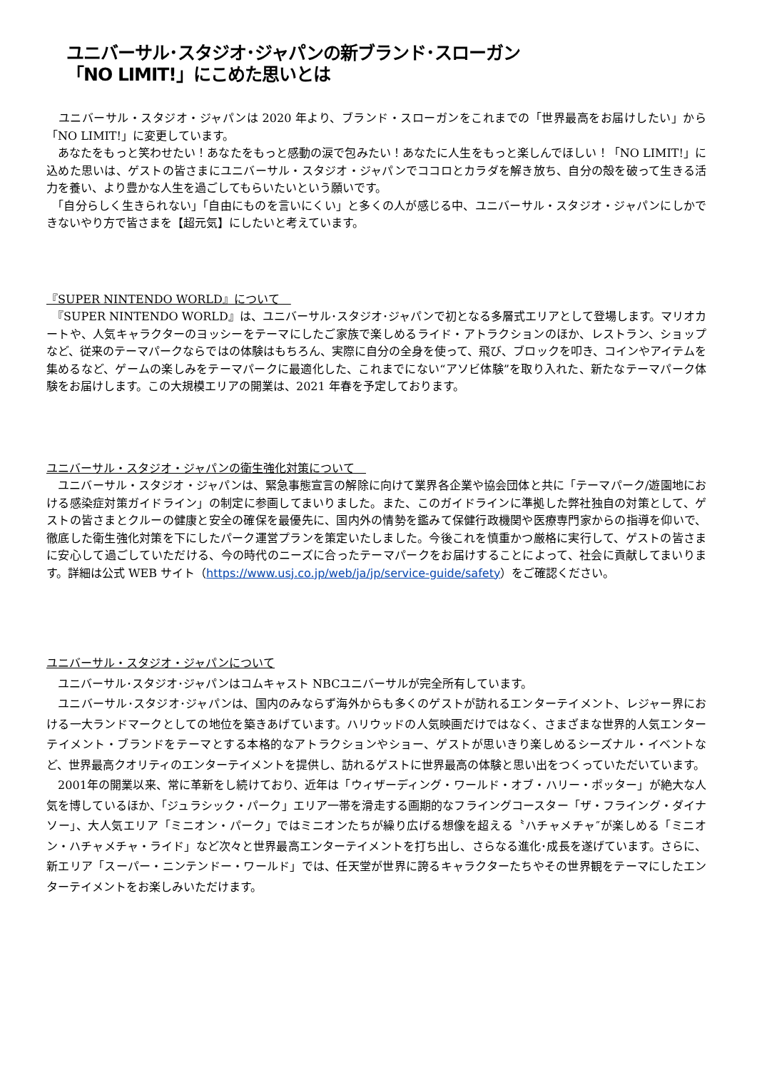ユニバーサル･スタジオ･ジャパンの新ブランド･スローガン
「NO LIMIT!」にこめた思いとは
　ユニバーサル・スタジオ・ジャパンは 2020 年より、ブランド・スローガンをこれまでの「世界最高をお届けしたい」から「NO LIMIT!」に変更しています。
　あなたをもっと笑わせたい！あなたをもっと感動の涙で包みたい！あなたに人生をもっと楽しんでほしい！「NO LIMIT!」に込めた思いは、ゲストの皆さまにユニバーサル・スタジオ・ジャパンでココロとカラダを解き放ち、自分の殻を破って生きる活力を養い、より豊かな人生を過ごしてもらいたいという願いです。
　「自分らしく生きられない」「自由にものを言いにくい」と多くの人が感じる中、ユニバーサル・スタジオ・ジャパンにしかできないやり方で皆さまを【超元気】にしたいと考えています。
『SUPER NINTENDO WORLD』について　
　『SUPER NINTENDO WORLD』は、ユニバーサル･スタジオ･ジャパンで初となる多層式エリアとして登場します。マリオカートや、人気キャラクターのヨッシーをテーマにしたご家族で楽しめるライド・アトラクションのほか、レストラン、ショップなど、従来のテーマパークならではの体験はもちろん、実際に自分の全身を使って、飛び、ブロックを叩き、コインやアイテムを集めるなど、ゲームの楽しみをテーマパークに最適化した、これまでにない“アソビ体験”を取り入れた、新たなテーマパーク体験をお届けします。この大規模エリアの開業は、2021 年春を予定しております。
ユニバーサル・スタジオ・ジャパンの衛生強化対策について　
　ユニバーサル・スタジオ・ジャパンは、緊急事態宣言の解除に向けて業界各企業や協会団体と共に「テーマパーク/遊園地における感染症対策ガイドライン」の制定に参画してまいりました。また、このガイドラインに準拠した弊社独自の対策として、ゲストの皆さまとクルーの健康と安全の確保を最優先に、国内外の情勢を鑑みて保健行政機関や医療専門家からの指導を仰いで、徹底した衛生強化対策を下にしたパーク運営プランを策定いたしました。今後これを慎重かつ厳格に実行して、ゲストの皆さまに安心して過ごしていただける、今の時代のニーズに合ったテーマパークをお届けすることによって、社会に貢献してまいります。詳細は公式 WEB サイト（https://www.usj.co.jp/web/ja/jp/service-guide/safety）をご確認ください。
ユニバーサル・スタジオ・ジャパンについて
　ユニバーサル･スタジオ･ジャパンはコムキャスト NBCユニバーサルが完全所有しています。
　ユニバーサル･スタジオ･ジャパンは、国内のみならず海外からも多くのゲストが訪れるエンターテイメント、レジャー界における一大ランドマークとしての地位を築きあげています。ハリウッドの人気映画だけではなく、さまざまな世界的人気エンターテイメント・ブランドをテーマとする本格的なアトラクションやショー、ゲストが思いきり楽しめるシーズナル・イベントなど、世界最高クオリティのエンターテイメントを提供し、訪れるゲストに世界最高の体験と思い出をつくっていただいています。
　2001年の開業以来、常に革新をし続けており、近年は「ウィザーディング・ワールド・オブ・ハリー・ポッター」が絶大な人気を博しているほか、「ジュラシック・パーク」エリア一帯を滑走する画期的なフライングコースター「ザ・フライング・ダイナソー」、大人気エリア「ミニオン・パーク」ではミニオンたちが繰り広げる想像を超える〝ハチャメチャ″が楽しめる「ミニオン・ハチャメチャ・ライド」など次々と世界最高エンターテイメントを打ち出し、さらなる進化･成長を遂げています。さらに、新エリア「スーパー・ニンテンドー・ワールド」では、任天堂が世界に誇るキャラクターたちやその世界観をテーマにしたエンターテイメントをお楽しみいただけます。